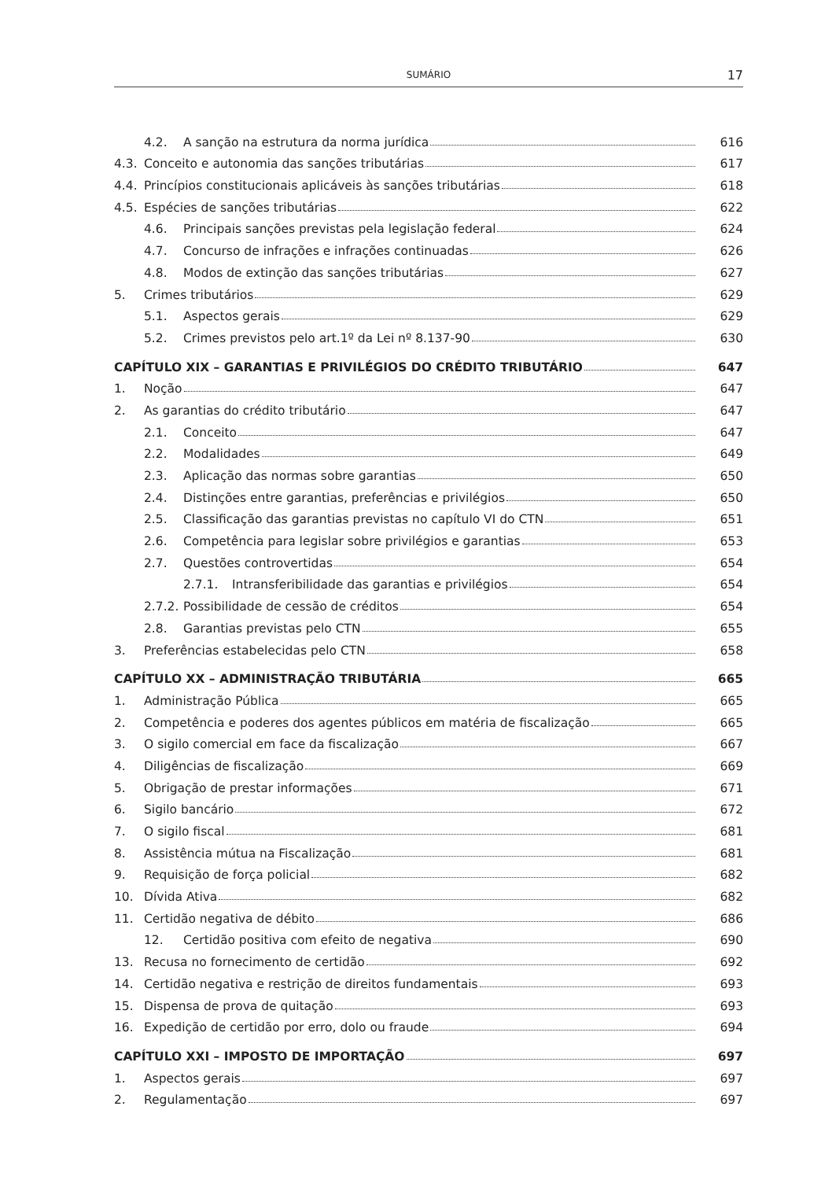SUMÁRIO
17
4.2. A sanção na estrutura da norma jurídica 616
4.3. Conceito e autonomia das sanções tributárias 617
4.4. Princípios constitucionais aplicáveis às sanções tributárias 618
4.5. Espécies de sanções tributárias 622
4.6. Principais sanções previstas pela legislação federal 624
4.7. Concurso de infrações e infrações continuadas 626
4.8. Modos de extinção das sanções tributárias 627
5. Crimes tributários 629
5.1. Aspectos gerais 629
5.2. Crimes previstos pelo art.1º da Lei nº 8.137-90 630
CAPÍTULO XIX – GARANTIAS E PRIVILÉGIOS DO CRÉDITO TRIBUTÁRIO 647
1. Noção 647
2. As garantias do crédito tributário 647
2.1. Conceito 647
2.2. Modalidades 649
2.3. Aplicação das normas sobre garantias 650
2.4. Distinções entre garantias, preferências e privilégios 650
2.5. Classificação das garantias previstas no capítulo VI do CTN 651
2.6. Competência para legislar sobre privilégios e garantias 653
2.7. Questões controvertidas 654
2.7.1. Intransferibilidade das garantias e privilégios 654
2.7.2. Possibilidade de cessão de créditos 654
2.8. Garantias previstas pelo CTN 655
3. Preferências estabelecidas pelo CTN 658
CAPÍTULO XX – ADMINISTRAÇÃO TRIBUTÁRIA 665
1. Administração Pública 665
2. Competência e poderes dos agentes públicos em matéria de fiscalização 665
3. O sigilo comercial em face da fiscalização 667
4. Diligências de fiscalização 669
5. Obrigação de prestar informações 671
6. Sigilo bancário 672
7. O sigilo fiscal 681
8. Assistência mútua na Fiscalização 681
9. Requisição de força policial 682
10. Dívida Ativa 682
11. Certidão negativa de débito 686
12. Certidão positiva com efeito de negativa 690
13. Recusa no fornecimento de certidão 692
14. Certidão negativa e restrição de direitos fundamentais 693
15. Dispensa de prova de quitação 693
16. Expedição de certidão por erro, dolo ou fraude 694
CAPÍTULO XXI – IMPOSTO DE IMPORTAÇÃO 697
1. Aspectos gerais 697
2. Regulamentação 697